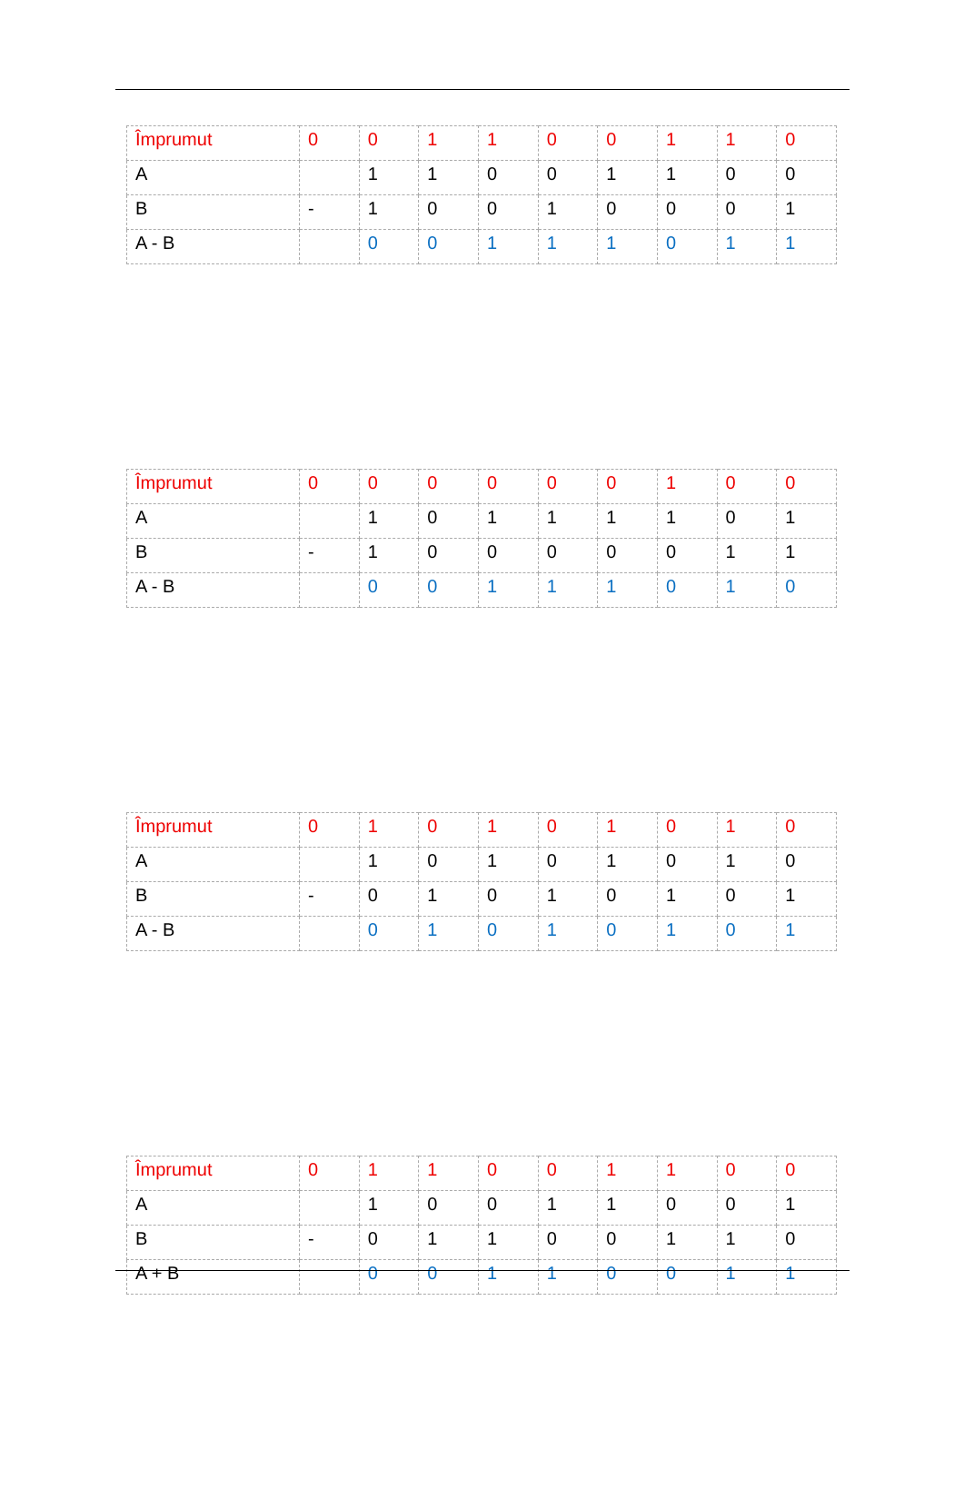| Împrumut | 0 | 0 | 1 | 1 | 0 | 0 | 1 | 1 | 0 |
| A | | 1 | 1 | 0 | 0 | 1 | 1 | 0 | 0 |
| B | - | 1 | 0 | 0 | 1 | 0 | 0 | 0 | 1 |
| A - B | | 0 | 0 | 1 | 1 | 1 | 0 | 1 | 1 |
| Împrumut | 0 | 0 | 0 | 0 | 0 | 0 | 1 | 0 | 0 |
| A | | 1 | 0 | 1 | 1 | 1 | 1 | 0 | 1 |
| B | - | 1 | 0 | 0 | 0 | 0 | 0 | 1 | 1 |
| A - B | | 0 | 0 | 1 | 1 | 1 | 0 | 1 | 0 |
| Împrumut | 0 | 1 | 0 | 1 | 0 | 1 | 0 | 1 | 0 |
| A | | 1 | 0 | 1 | 0 | 1 | 0 | 1 | 0 |
| B | - | 0 | 1 | 0 | 1 | 0 | 1 | 0 | 1 |
| A - B | | 0 | 1 | 0 | 1 | 0 | 1 | 0 | 1 |
| Împrumut | 0 | 1 | 1 | 0 | 0 | 1 | 1 | 0 | 0 |
| A | | 1 | 0 | 0 | 1 | 1 | 0 | 0 | 1 |
| B | - | 0 | 1 | 1 | 0 | 0 | 1 | 1 | 0 |
| A + B | | 0 | 0 | 1 | 1 | 0 | 0 | 1 | 1 |